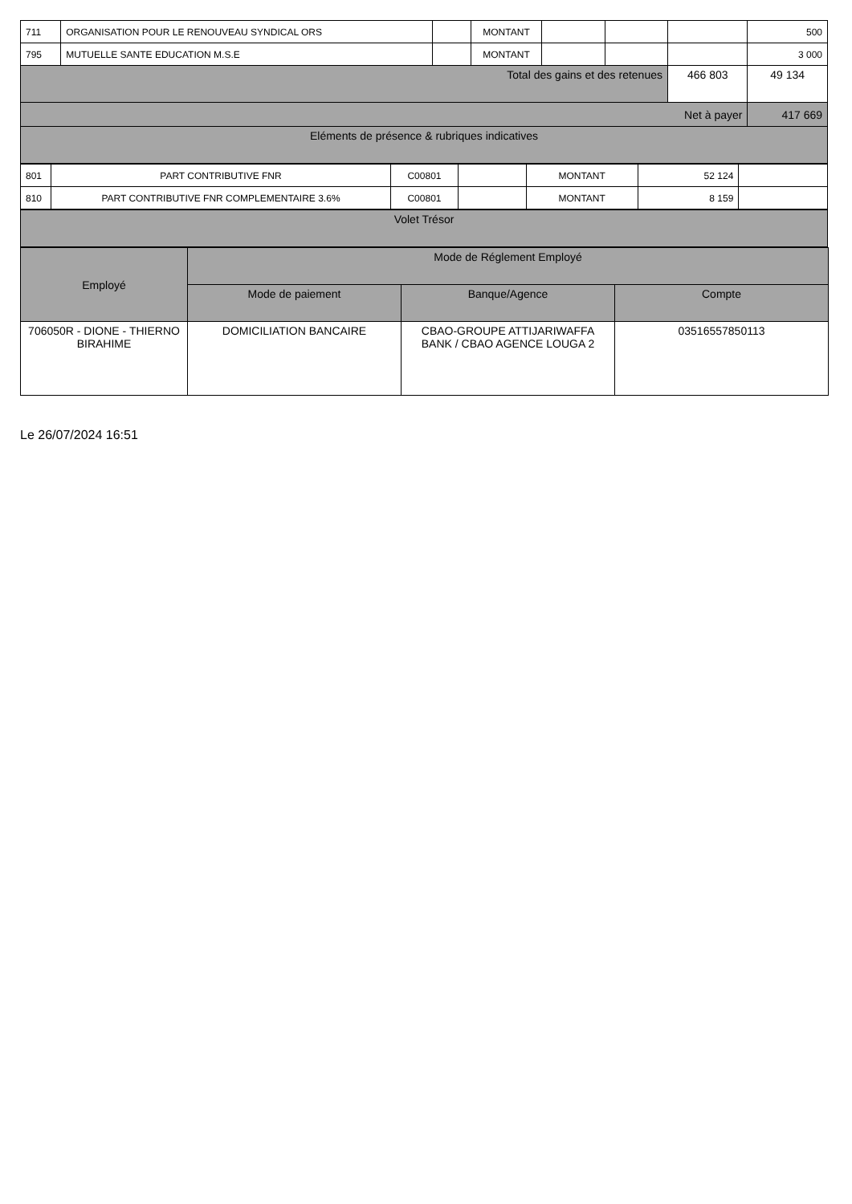| 711 | ORGANISATION POUR LE RENOUVEAU SYNDICAL ORS | | MONTANT | | | | 500 |
| 795 | MUTUELLE SANTE EDUCATION M.S.E | | MONTANT | | | | 3 000 |
| Total des gains et des retenues | | | | | | 466 803 | 49 134 |
| Net à payer | | | | | | | 417 669 |
| Eléments de présence & rubriques indicatives | | | | | | | |
| 801 | PART CONTRIBUTIVE FNR | C00801 | | MONTANT | 52 124 | |
| 810 | PART CONTRIBUTIVE FNR COMPLEMENTAIRE 3.6% | C00801 | | MONTANT | 8 159 | |
| Volet Trésor |
| Employé | Mode de Réglement Employé | | |
| --- | --- | --- | --- |
| | Mode de paiement | Banque/Agence | Compte |
| 706050R - DIONE - THIERNO BIRAHIME | DOMICILIATION BANCAIRE | CBAO-GROUPE ATTIJARIWAFFA BANK / CBAO AGENCE LOUGA 2 | 03516557850113 |
Le 26/07/2024 16:51